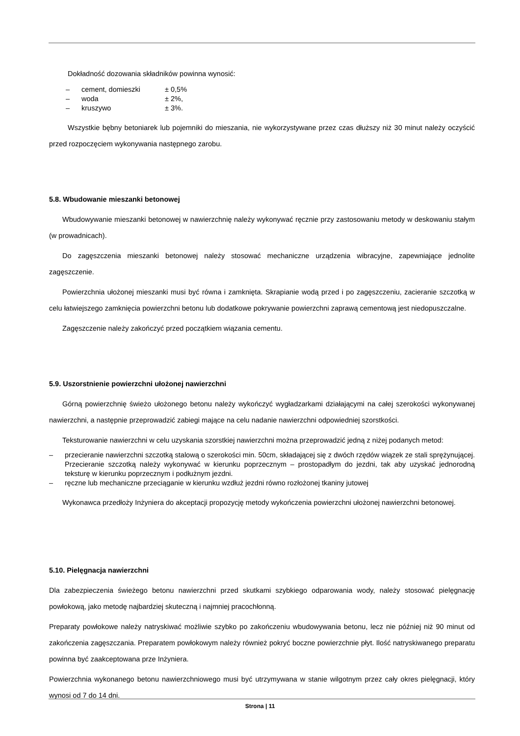Dokładność dozowania składników powinna wynosić:
– cement, domieszki ± 0,5%
– woda ± 2%,
– kruszywo ± 3%.
Wszystkie bębny betoniarek lub pojemniki do mieszania, nie wykorzystywane przez czas dłuższy niż 30 minut należy oczyścić przed rozpoczęciem wykonywania następnego zarobu.
5.8. Wbudowanie mieszanki betonowej
Wbudowywanie mieszanki betonowej w nawierzchnię należy wykonywać ręcznie przy zastosowaniu metody w deskowaniu stałym (w prowadnicach).
Do zagęszczenia mieszanki betonowej należy stosować mechaniczne urządzenia wibracyjne, zapewniające jednolite zagęszczenie.
Powierzchnia ułożonej mieszanki musi być równa i zamknięta. Skrapianie wodą przed i po zagęszczeniu, zacieranie szczotką w celu łatwiejszego zamknięcia powierzchni betonu lub dodatkowe pokrywanie powierzchni zaprawą cementową jest niedopuszczalne.
Zagęszczenie należy zakończyć przed początkiem wiązania cementu.
5.9. Uszorstnienie powierzchni ułożonej nawierzchni
Górną powierzchnię świeżo ułożonego betonu należy wykończyć wygładzarkami działającymi na całej szerokości wykonywanej nawierzchni, a następnie przeprowadzić zabiegi mające na celu nadanie nawierzchni odpowiedniej szorstkości.
Teksturowanie nawierzchni w celu uzyskania szorstkiej nawierzchni można przeprowadzić jedną z niżej podanych metod:
– przecieranie nawierzchni szczotką stalową o szerokości min. 50cm, składającej się z dwóch rzędów wiązek ze stali sprężynującej. Przecieranie szczotką należy wykonywać w kierunku poprzecznym – prostopadłym do jezdni, tak aby uzyskać jednorodną teksturę w kierunku poprzecznym i podłużnym jezdni.
– ręczne lub mechaniczne przeciąganie w kierunku wzdłuż jezdni równo rozłożonej tkaniny jutowej
Wykonawca przedłoży Inżyniera do akceptacji propozycję metody wykończenia powierzchni ułożonej nawierzchni betonowej.
5.10. Pielęgnacja nawierzchni
Dla zabezpieczenia świeżego betonu nawierzchni przed skutkami szybkiego odparowania wody, należy stosować pielęgnację powłokową, jako metodę najbardziej skuteczną i najmniej pracochłonną.
Preparaty powłokowe należy natryskiwać możliwie szybko po zakończeniu wbudowywania betonu, lecz nie później niż 90 minut od zakończenia zagęszczania. Preparatem powłokowym należy również pokryć boczne powierzchnie płyt. Ilość natryskiwanego preparatu powinna być zaakceptowana prze Inżyniera.
Powierzchnia wykonanego betonu nawierzchniowego musi być utrzymywana w stanie wilgotnym przez cały okres pielęgnacji, który wynosi od 7 do 14 dni.
Strona | 11